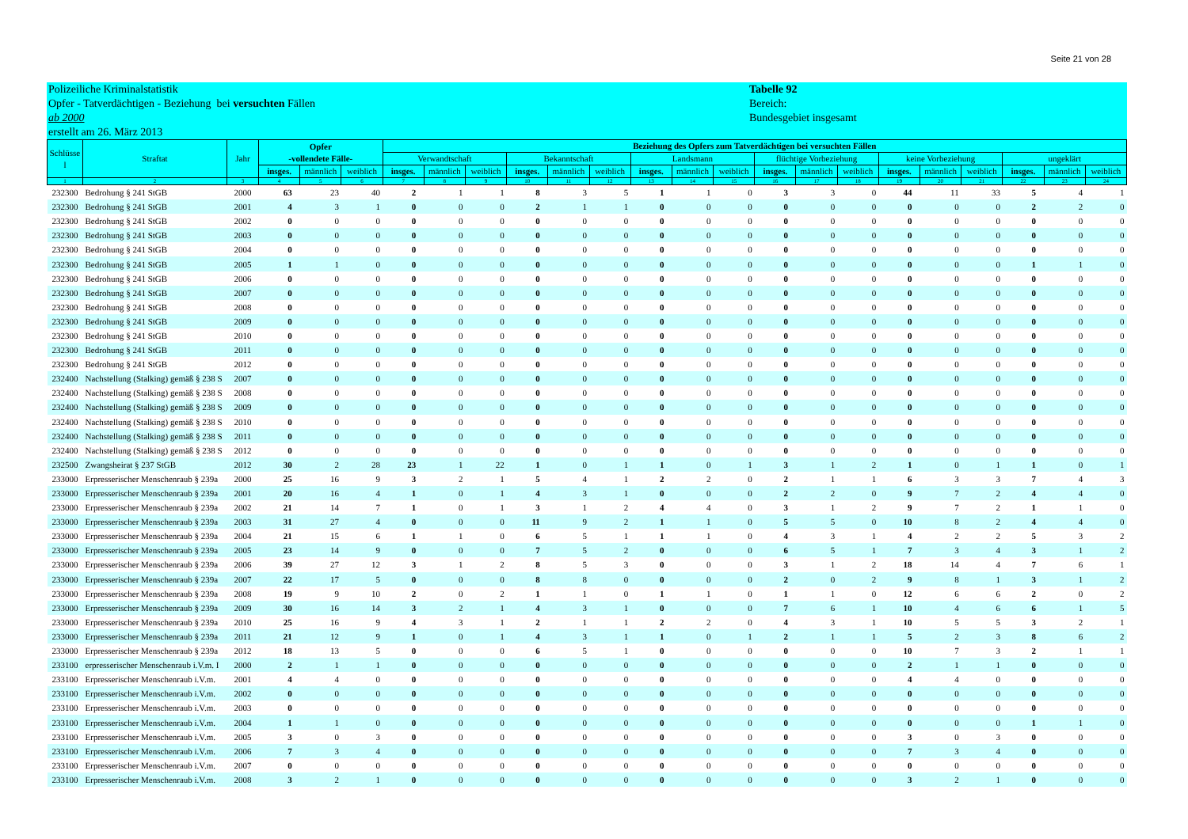Seite 21 von 28
Polizeiliche Kriminalstatistik
Opfer - Tatverdächtigen - Beziehung bei versuchten Fällen
ab 2000
erstellt am 26. März 2013
Tabelle 92
Bereich:
Bundesgebiet insgesamt
| Schlüsse l | Straftat | Jahr | Opfer -vollendete Fälle- | | | Beziehung des Opfers zum Tatverdächtigen bei versuchten Fällen | | | | | | | | | | | | | | | | | |
| --- | --- | --- | --- | --- | --- | --- | --- | --- | --- | --- | --- | --- | --- | --- | --- | --- | --- | --- | --- | --- | --- | --- | --- |
| | | | | | | Verwandtschaft | | | Bekanntschaft | | | Landsmann | | | flüchtige Vorbeziehung | | | keine Vorbeziehung | | | ungeklärt | | |
| | | | insges. | männlich | weiblich | insges. | männlich | weiblich | insges. | männlich | weiblich | insges. | männlich | weiblich | insges. | männlich | weiblich | insges. | männlich | weiblich | insges. | männlich | weiblich |
| 1 | 2 | 3 | 4 | 5 | 6 | 7 | 8 | 9 | 10 | 11 | 12 | 13 | 14 | 15 | 16 | 17 | 18 | 19 | 20 | 21 | 22 | 23 | 24 |
| 232300 | Bedrohung § 241 StGB | 2000 | 63 | 23 | 40 | 2 | 1 | 1 | 8 | 3 | 5 | 1 | 1 | 0 | 3 | 3 | 0 | 44 | 11 | 33 | 5 | 4 | 1 |
| 232300 | Bedrohung § 241 StGB | 2001 | 4 | 3 | 1 | 0 | 0 | 0 | 2 | 1 | 1 | 0 | 0 | 0 | 0 | 0 | 0 | 0 | 0 | 0 | 2 | 2 | 0 |
| 232300 | Bedrohung § 241 StGB | 2002 | 0 | 0 | 0 | 0 | 0 | 0 | 0 | 0 | 0 | 0 | 0 | 0 | 0 | 0 | 0 | 0 | 0 | 0 | 0 | 0 | 0 |
| 232300 | Bedrohung § 241 StGB | 2003 | 0 | 0 | 0 | 0 | 0 | 0 | 0 | 0 | 0 | 0 | 0 | 0 | 0 | 0 | 0 | 0 | 0 | 0 | 0 | 0 | 0 |
| 232300 | Bedrohung § 241 StGB | 2004 | 0 | 0 | 0 | 0 | 0 | 0 | 0 | 0 | 0 | 0 | 0 | 0 | 0 | 0 | 0 | 0 | 0 | 0 | 0 | 0 | 0 |
| 232300 | Bedrohung § 241 StGB | 2005 | 1 | 1 | 0 | 0 | 0 | 0 | 0 | 0 | 0 | 0 | 0 | 0 | 0 | 0 | 0 | 0 | 0 | 0 | 1 | 1 | 0 |
| 232300 | Bedrohung § 241 StGB | 2006 | 0 | 0 | 0 | 0 | 0 | 0 | 0 | 0 | 0 | 0 | 0 | 0 | 0 | 0 | 0 | 0 | 0 | 0 | 0 | 0 | 0 |
| 232300 | Bedrohung § 241 StGB | 2007 | 0 | 0 | 0 | 0 | 0 | 0 | 0 | 0 | 0 | 0 | 0 | 0 | 0 | 0 | 0 | 0 | 0 | 0 | 0 | 0 | 0 |
| 232300 | Bedrohung § 241 StGB | 2008 | 0 | 0 | 0 | 0 | 0 | 0 | 0 | 0 | 0 | 0 | 0 | 0 | 0 | 0 | 0 | 0 | 0 | 0 | 0 | 0 | 0 |
| 232300 | Bedrohung § 241 StGB | 2009 | 0 | 0 | 0 | 0 | 0 | 0 | 0 | 0 | 0 | 0 | 0 | 0 | 0 | 0 | 0 | 0 | 0 | 0 | 0 | 0 | 0 |
| 232300 | Bedrohung § 241 StGB | 2010 | 0 | 0 | 0 | 0 | 0 | 0 | 0 | 0 | 0 | 0 | 0 | 0 | 0 | 0 | 0 | 0 | 0 | 0 | 0 | 0 | 0 |
| 232300 | Bedrohung § 241 StGB | 2011 | 0 | 0 | 0 | 0 | 0 | 0 | 0 | 0 | 0 | 0 | 0 | 0 | 0 | 0 | 0 | 0 | 0 | 0 | 0 | 0 | 0 |
| 232300 | Bedrohung § 241 StGB | 2012 | 0 | 0 | 0 | 0 | 0 | 0 | 0 | 0 | 0 | 0 | 0 | 0 | 0 | 0 | 0 | 0 | 0 | 0 | 0 | 0 | 0 |
| 232400 | Nachstellung (Stalking) gemäß § 238 S | 2007 | 0 | 0 | 0 | 0 | 0 | 0 | 0 | 0 | 0 | 0 | 0 | 0 | 0 | 0 | 0 | 0 | 0 | 0 | 0 | 0 | 0 |
| 232400 | Nachstellung (Stalking) gemäß § 238 S | 2008 | 0 | 0 | 0 | 0 | 0 | 0 | 0 | 0 | 0 | 0 | 0 | 0 | 0 | 0 | 0 | 0 | 0 | 0 | 0 | 0 | 0 |
| 232400 | Nachstellung (Stalking) gemäß § 238 S | 2009 | 0 | 0 | 0 | 0 | 0 | 0 | 0 | 0 | 0 | 0 | 0 | 0 | 0 | 0 | 0 | 0 | 0 | 0 | 0 | 0 | 0 |
| 232400 | Nachstellung (Stalking) gemäß § 238 S | 2010 | 0 | 0 | 0 | 0 | 0 | 0 | 0 | 0 | 0 | 0 | 0 | 0 | 0 | 0 | 0 | 0 | 0 | 0 | 0 | 0 | 0 |
| 232400 | Nachstellung (Stalking) gemäß § 238 S | 2011 | 0 | 0 | 0 | 0 | 0 | 0 | 0 | 0 | 0 | 0 | 0 | 0 | 0 | 0 | 0 | 0 | 0 | 0 | 0 | 0 | 0 |
| 232400 | Nachstellung (Stalking) gemäß § 238 S | 2012 | 0 | 0 | 0 | 0 | 0 | 0 | 0 | 0 | 0 | 0 | 0 | 0 | 0 | 0 | 0 | 0 | 0 | 0 | 0 | 0 | 0 |
| 232500 | Zwangsheirat § 237 StGB | 2012 | 30 | 2 | 28 | 23 | 1 | 22 | 1 | 0 | 1 | 1 | 0 | 1 | 3 | 1 | 2 | 1 | 0 | 1 | 1 | 0 | 1 |
| 233000 | Erpresserischer Menschenraub § 239a | 2000 | 25 | 16 | 9 | 3 | 2 | 1 | 5 | 4 | 1 | 2 | 2 | 0 | 2 | 1 | 1 | 6 | 3 | 3 | 7 | 4 | 3 |
| 233000 | Erpresserischer Menschenraub § 239a | 2001 | 20 | 16 | 4 | 1 | 0 | 1 | 4 | 3 | 1 | 0 | 0 | 0 | 2 | 2 | 0 | 9 | 7 | 2 | 4 | 4 | 0 |
| 233000 | Erpresserischer Menschenraub § 239a | 2002 | 21 | 14 | 7 | 1 | 0 | 1 | 3 | 1 | 2 | 4 | 4 | 0 | 3 | 1 | 2 | 9 | 7 | 2 | 1 | 1 | 0 |
| 233000 | Erpresserischer Menschenraub § 239a | 2003 | 31 | 27 | 4 | 0 | 0 | 0 | 11 | 9 | 2 | 1 | 1 | 0 | 5 | 5 | 0 | 10 | 8 | 2 | 4 | 4 | 0 |
| 233000 | Erpresserischer Menschenraub § 239a | 2004 | 21 | 15 | 6 | 1 | 1 | 0 | 6 | 5 | 1 | 1 | 1 | 0 | 4 | 3 | 1 | 4 | 2 | 2 | 5 | 3 | 2 |
| 233000 | Erpresserischer Menschenraub § 239a | 2005 | 23 | 14 | 9 | 0 | 0 | 0 | 7 | 5 | 2 | 0 | 0 | 0 | 6 | 5 | 1 | 7 | 3 | 4 | 3 | 1 | 2 |
| 233000 | Erpresserischer Menschenraub § 239a | 2006 | 39 | 27 | 12 | 3 | 1 | 2 | 8 | 5 | 3 | 0 | 0 | 0 | 3 | 1 | 2 | 18 | 14 | 4 | 7 | 6 | 1 |
| 233000 | Erpresserischer Menschenraub § 239a | 2007 | 22 | 17 | 5 | 0 | 0 | 0 | 8 | 8 | 0 | 0 | 0 | 0 | 2 | 0 | 2 | 9 | 8 | 1 | 3 | 1 | 2 |
| 233000 | Erpresserischer Menschenraub § 239a | 2008 | 19 | 9 | 10 | 2 | 0 | 2 | 1 | 1 | 0 | 1 | 1 | 0 | 1 | 1 | 0 | 12 | 6 | 6 | 2 | 0 | 2 |
| 233000 | Erpresserischer Menschenraub § 239a | 2009 | 30 | 16 | 14 | 3 | 2 | 1 | 4 | 3 | 1 | 0 | 0 | 0 | 7 | 6 | 1 | 10 | 4 | 6 | 6 | 1 | 5 |
| 233000 | Erpresserischer Menschenraub § 239a | 2010 | 25 | 16 | 9 | 4 | 3 | 1 | 2 | 1 | 1 | 2 | 2 | 0 | 4 | 3 | 1 | 10 | 5 | 5 | 3 | 2 | 1 |
| 233000 | Erpresserischer Menschenraub § 239a | 2011 | 21 | 12 | 9 | 1 | 0 | 1 | 4 | 3 | 1 | 1 | 0 | 1 | 2 | 1 | 1 | 5 | 2 | 3 | 8 | 6 | 2 |
| 233000 | Erpresserischer Menschenraub § 239a | 2012 | 18 | 13 | 5 | 0 | 0 | 0 | 6 | 5 | 1 | 0 | 0 | 0 | 0 | 0 | 0 | 10 | 7 | 3 | 2 | 1 | 1 |
| 233100 | erpresserischer Menschenraub i.V.m. I | 2000 | 2 | 1 | 1 | 0 | 0 | 0 | 0 | 0 | 0 | 0 | 0 | 0 | 0 | 0 | 0 | 2 | 1 | 1 | 0 | 0 | 0 |
| 233100 | Erpresserischer Menschenraub i.V.m. | 2001 | 4 | 4 | 0 | 0 | 0 | 0 | 0 | 0 | 0 | 0 | 0 | 0 | 0 | 0 | 0 | 4 | 4 | 0 | 0 | 0 | 0 |
| 233100 | Erpresserischer Menschenraub i.V.m. | 2002 | 0 | 0 | 0 | 0 | 0 | 0 | 0 | 0 | 0 | 0 | 0 | 0 | 0 | 0 | 0 | 0 | 0 | 0 | 0 | 0 | 0 |
| 233100 | Erpresserischer Menschenraub i.V.m. | 2003 | 0 | 0 | 0 | 0 | 0 | 0 | 0 | 0 | 0 | 0 | 0 | 0 | 0 | 0 | 0 | 0 | 0 | 0 | 0 | 0 | 0 |
| 233100 | Erpresserischer Menschenraub i.V.m. | 2004 | 1 | 1 | 0 | 0 | 0 | 0 | 0 | 0 | 0 | 0 | 0 | 0 | 0 | 0 | 0 | 0 | 0 | 0 | 1 | 1 | 0 |
| 233100 | Erpresserischer Menschenraub i.V.m. | 2005 | 3 | 0 | 3 | 0 | 0 | 0 | 0 | 0 | 0 | 0 | 0 | 0 | 0 | 0 | 0 | 3 | 0 | 3 | 0 | 0 | 0 |
| 233100 | Erpresserischer Menschenraub i.V.m. | 2006 | 7 | 3 | 4 | 0 | 0 | 0 | 0 | 0 | 0 | 0 | 0 | 0 | 0 | 0 | 0 | 7 | 3 | 4 | 0 | 0 | 0 |
| 233100 | Erpresserischer Menschenraub i.V.m. | 2007 | 0 | 0 | 0 | 0 | 0 | 0 | 0 | 0 | 0 | 0 | 0 | 0 | 0 | 0 | 0 | 0 | 0 | 0 | 0 | 0 | 0 |
| 233100 | Erpresserischer Menschenraub i.V.m. | 2008 | 3 | 2 | 1 | 0 | 0 | 0 | 0 | 0 | 0 | 0 | 0 | 0 | 0 | 0 | 0 | 3 | 2 | 1 | 0 | 0 | 0 |